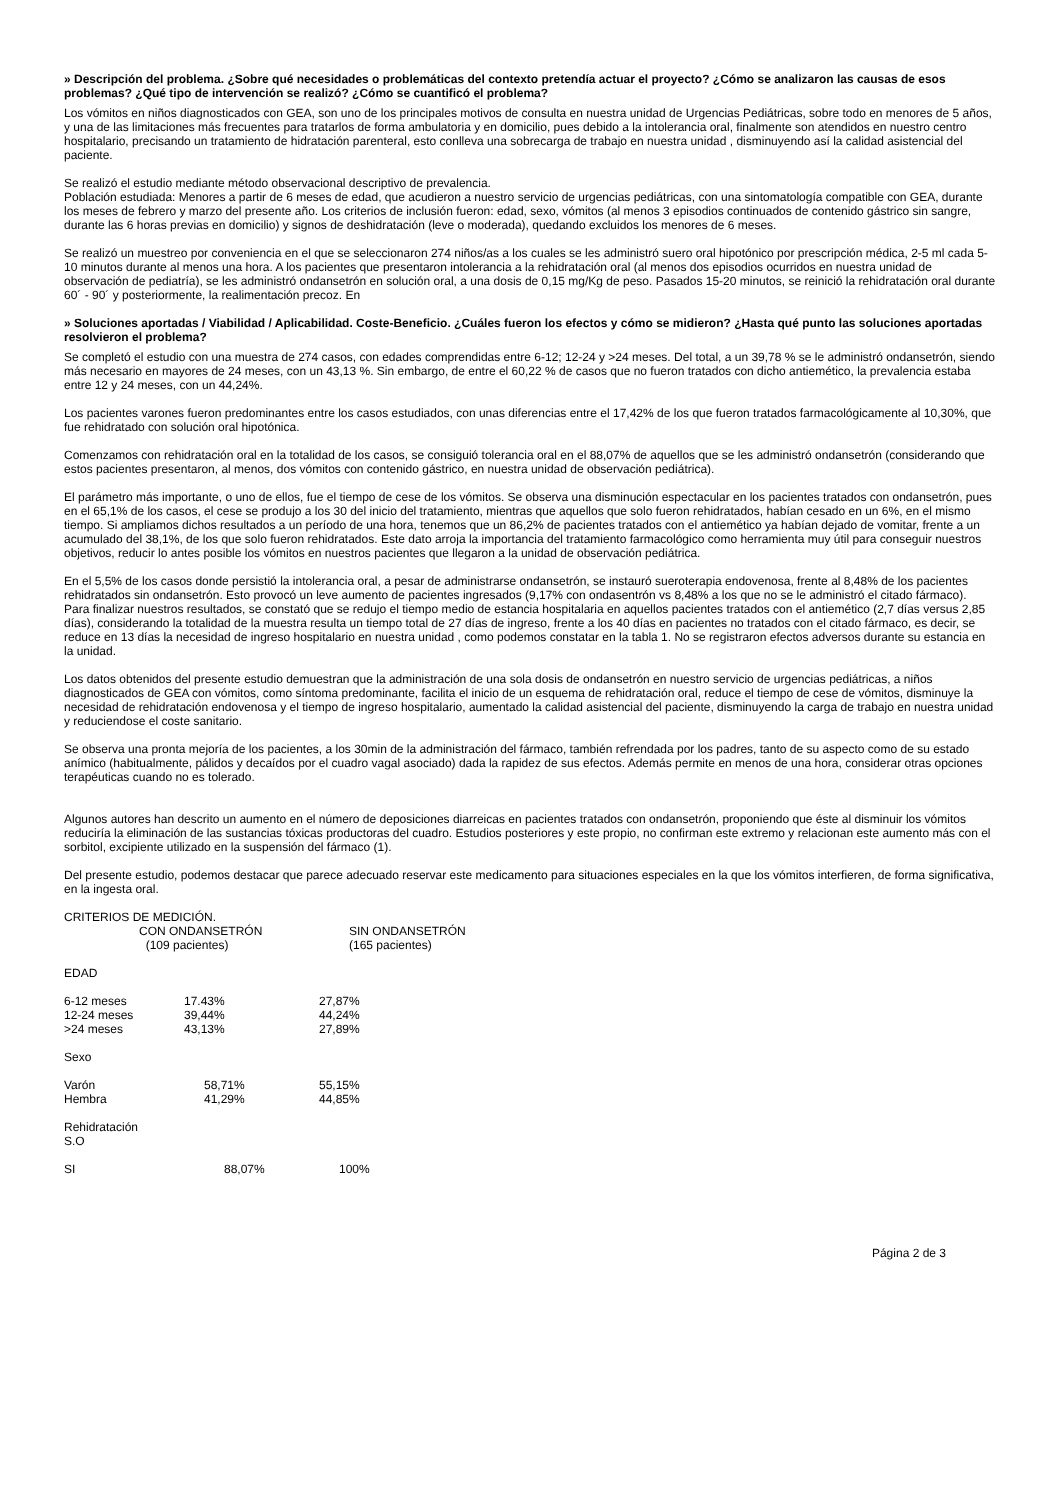» Descripción del problema. ¿Sobre qué necesidades o problemáticas del contexto pretendía actuar el proyecto? ¿Cómo se analizaron las causas de esos problemas? ¿Qué tipo de intervención se realizó? ¿Cómo se cuantificó el problema?
Los vómitos en niños diagnosticados con GEA, son uno de los principales motivos de consulta en nuestra unidad de Urgencias Pediátricas, sobre todo en menores de 5 años, y una de las limitaciones más frecuentes para tratarlos de forma ambulatoria y en domicilio, pues debido a la intolerancia oral, finalmente son atendidos en nuestro centro hospitalario, precisando un tratamiento de hidratación parenteral, esto conlleva una sobrecarga de trabajo en nuestra unidad , disminuyendo así la calidad asistencial del paciente.
Se realizó el estudio mediante método observacional descriptivo de prevalencia.
Población estudiada: Menores a partir de 6 meses de edad, que acudieron a nuestro servicio de urgencias pediátricas, con una sintomatología compatible con GEA, durante los meses de febrero y marzo del presente año. Los criterios de inclusión fueron: edad, sexo, vómitos (al menos 3 episodios continuados de contenido gástrico sin sangre, durante las 6 horas previas en domicilio) y signos de deshidratación (leve o moderada), quedando excluidos los menores de 6 meses.
Se realizó un muestreo por conveniencia en el que se seleccionaron 274 niños/as a los cuales se les administró suero oral hipotónico por prescripción médica, 2-5 ml cada 5-10 minutos durante al menos una hora. A los pacientes que presentaron intolerancia a la rehidratación oral (al menos dos episodios ocurridos en nuestra unidad de observación de pediatría), se les administró ondansetrón en solución oral, a una dosis de 0,15 mg/Kg de peso. Pasados 15-20 minutos, se reinició la rehidratación oral durante 60´ - 90´ y posteriormente, la realimentación precoz. En
» Soluciones aportadas / Viabilidad / Aplicabilidad. Coste-Beneficio. ¿Cuáles fueron los efectos y cómo se midieron? ¿Hasta qué punto las soluciones aportadas resolvieron el problema?
Se completó el estudio con una muestra de 274 casos, con edades comprendidas entre 6-12; 12-24 y >24 meses. Del total, a un 39,78 % se le administró ondansetrón, siendo más necesario en mayores de 24 meses, con un 43,13 %. Sin embargo, de entre el 60,22 % de casos que no fueron tratados con dicho antiemético, la prevalencia estaba entre 12 y 24 meses, con un 44,24%.
Los pacientes varones fueron predominantes entre los casos estudiados, con unas diferencias entre el 17,42% de los que fueron tratados farmacológicamente al 10,30%, que fue rehidratado con solución oral hipotónica.
Comenzamos con rehidratación oral en la totalidad de los casos, se consiguió tolerancia oral en el 88,07% de aquellos que se les administró ondansetrón (considerando que estos pacientes presentaron, al menos, dos vómitos con contenido gástrico, en nuestra unidad de observación pediátrica).
El parámetro más importante, o uno de ellos, fue el tiempo de cese de los vómitos. Se observa una disminución espectacular en los pacientes tratados con ondansetrón, pues en el 65,1% de los casos, el cese se produjo a los 30 del inicio del tratamiento, mientras que aquellos que solo fueron rehidratados, habían cesado en un 6%, en el mismo tiempo. Si ampliamos dichos resultados a un período de una hora, tenemos que un 86,2% de pacientes tratados con el antiemético ya habían dejado de vomitar, frente a un acumulado del 38,1%, de los que solo fueron rehidratados. Este dato arroja la importancia del tratamiento farmacológico como herramienta muy útil para conseguir nuestros objetivos, reducir lo antes posible los vómitos en nuestros pacientes que llegaron a la unidad de observación pediátrica.
En el 5,5% de los casos donde persistió la intolerancia oral, a pesar de administrarse ondansetrón, se instauró sueroterapia endovenosa, frente al 8,48% de los pacientes rehidratados sin ondansetrón. Esto provocó un leve aumento de pacientes ingresados (9,17% con ondasentrón vs 8,48% a los que no se le administró el citado fármaco).
Para finalizar nuestros resultados, se constató que se redujo el tiempo medio de estancia hospitalaria en aquellos pacientes tratados con el antiemético (2,7 días versus 2,85 días), considerando la totalidad de la muestra resulta un tiempo total de 27 días de ingreso, frente a los 40 días en pacientes no tratados con el citado fármaco, es decir, se reduce en 13 días la necesidad de ingreso hospitalario en nuestra unidad , como podemos constatar en la tabla 1. No se registraron efectos adversos durante su estancia en la unidad.
Los datos obtenidos del presente estudio demuestran que la administración de una sola dosis de ondansetrón en nuestro servicio de urgencias pediátricas, a niños diagnosticados de GEA con vómitos, como síntoma predominante, facilita el inicio de un esquema de rehidratación oral, reduce el tiempo de cese de vómitos, disminuye la necesidad de rehidratación endovenosa y el tiempo de ingreso hospitalario, aumentado la calidad asistencial del paciente, disminuyendo la carga de trabajo en nuestra unidad y reduciendose el coste sanitario.
Se observa una pronta mejoría de los pacientes, a los 30min de la administración del fármaco, también refrendada por los padres, tanto de su aspecto como de su estado anímico (habitualmente, pálidos y decaídos por el cuadro vagal asociado) dada la rapidez de sus efectos. Además permite en menos de una hora, considerar otras opciones terapéuticas cuando no es tolerado.
Algunos autores han descrito un aumento en el número de deposiciones diarreicas en pacientes tratados con ondansetrón, proponiendo que éste al disminuir los vómitos reduciría la eliminación de las sustancias tóxicas productoras del cuadro. Estudios posteriores y este propio, no confirman este extremo y relacionan este aumento más con el sorbitol, excipiente utilizado en la suspensión del fármaco (1).
Del presente estudio, podemos destacar que parece adecuado reservar este medicamento para situaciones especiales en la que los vómitos interfieren, de forma significativa, en la ingesta oral.
CRITERIOS DE MEDICIÓN.
| | CON ONDANSETRÓN (109 pacientes) | SIN ONDANSETRÓN (165 pacientes) |
| EDAD | | |
| 6-12 meses | 17.43% | 27,87% |
| 12-24 meses | 39,44% | 44,24% |
| >24 meses | 43,13% | 27,89% |
| Sexo | | |
| Varón | 58,71% | 55,15% |
| Hembra | 41,29% | 44,85% |
| Rehidratación S.O | | |
| SI | 88,07% | 100% |
Página 2 de 3